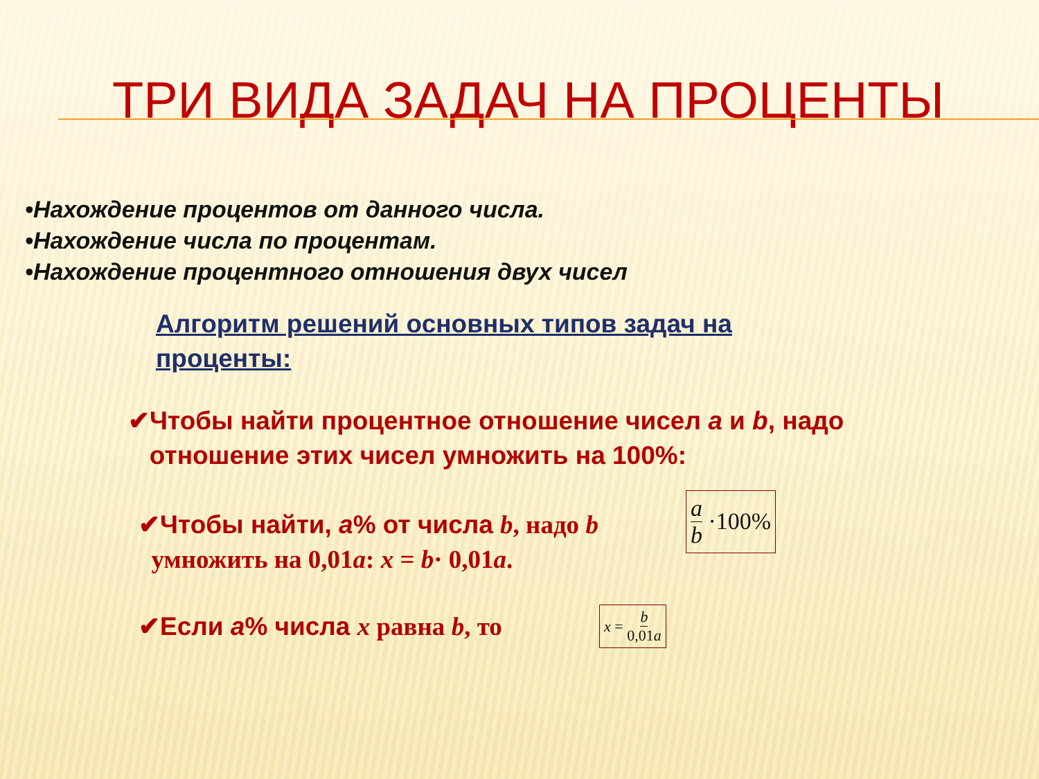ТРИ ВИДА ЗАДАЧ НА ПРОЦЕНТЫ
•Нахождение процентов от данного числа.
•Нахождение числа по процентам.
•Нахождение процентного отношения двух чисел
Алгоритм решений основных типов задач на проценты:
✔Чтобы найти процентное отношение чисел a и b, надо
отношение этих чисел умножить на 100%:
✔Чтобы найти, a% от числа b, надо b
умножить на 0,01a: x = b· 0,01a.
a b ·100%
✔Если a% числа x равна b, то
x = b 0,01a